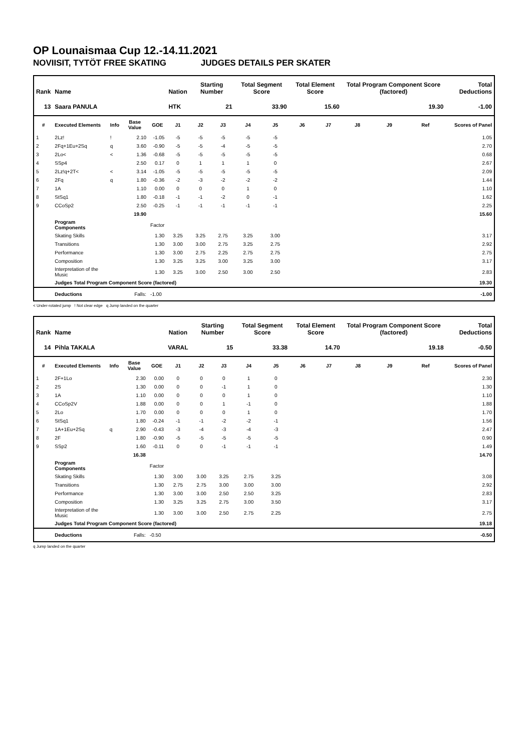OP Lounaismaa Cup 12.-14.11.2021
NOVIISIT, TYTÖT FREE SKATING JUDGES DETAILS PER SKATER
| Rank | Name | | | | Nation | Starting Number | | Total Segment Score | | Total Element Score | | Total Program Component Score (factored) | | | Total Deductions |
| --- | --- | --- | --- | --- | --- | --- | --- | --- | --- | --- | --- | --- | --- | --- | --- |
| 13 | Saara PANULA | | | | HTK | 21 | | 33.90 | | 15.60 | | 19.30 | | | -1.00 |
| # | Executed Elements | Info | Base Value | GOE | J1 | J2 | J3 | J4 | J5 | J6 | J7 | J8 | J9 | Ref | Scores of Panel |
| 1 | 2Lz! | ! | 2.10 | -1.05 | -5 | -5 | -5 | -5 | -5 | | | | | | 1.05 |
| 2 | 2Fq+1Eu+2Sq | q | 3.60 | -0.90 | -5 | -5 | -4 | -5 | -5 | | | | | | 2.70 |
| 3 | 2Lo< | < | 1.36 | -0.68 | -5 | -5 | -5 | -5 | -5 | | | | | | 0.68 |
| 4 | SSp4 | | 2.50 | 0.17 | 0 | 1 | 1 | 1 | 0 | | | | | | 2.67 |
| 5 | 2Lz!q+2T< | < | 3.14 | -1.05 | -5 | -5 | -5 | -5 | -5 | | | | | | 2.09 |
| 6 | 2Fq | q | 1.80 | -0.36 | -2 | -3 | -2 | -2 | -2 | | | | | | 1.44 |
| 7 | 1A | | 1.10 | 0.00 | 0 | 0 | 0 | 1 | 0 | | | | | | 1.10 |
| 8 | StSq1 | | 1.80 | -0.18 | -1 | -1 | -2 | 0 | -1 | | | | | | 1.62 |
| 9 | CCoSp2 | | 2.50 | -0.25 | -1 | -1 | -1 | -1 | -1 | | | | | | 2.25 |
| | | | 19.90 | | | | | | | | | | | | 15.60 |
| | Program Components | | | Factor | | | | | | | | | | | |
| | Skating Skills | | | 1.30 | 3.25 | 3.25 | 2.75 | 3.25 | 3.00 | | | | | | 3.17 |
| | Transitions | | | 1.30 | 3.00 | 3.00 | 2.75 | 3.25 | 2.75 | | | | | | 2.92 |
| | Performance | | | 1.30 | 3.00 | 2.75 | 2.25 | 2.75 | 2.75 | | | | | | 2.75 |
| | Composition | | | 1.30 | 3.25 | 3.25 | 3.00 | 3.25 | 3.00 | | | | | | 3.17 |
| | Interpretation of the Music | | | 1.30 | 3.25 | 3.00 | 2.50 | 3.00 | 2.50 | | | | | | 2.83 |
| | Judges Total Program Component Score (factored) | | | | | | | | | | | | | | 19.30 |
| | Deductions | | Falls: | -1.00 | | | | | | | | | | | -1.00 |
< Under-rotated jump ! Not clear edge q Jump landed on the quarter
| Rank | Name | | | | Nation | Starting Number | | Total Segment Score | | Total Element Score | | Total Program Component Score (factored) | | | Total Deductions |
| --- | --- | --- | --- | --- | --- | --- | --- | --- | --- | --- | --- | --- | --- | --- | --- |
| 14 | Pihla TAKALA | | | | VARAL | 15 | | 33.38 | | 14.70 | | 19.18 | | | -0.50 |
| # | Executed Elements | Info | Base Value | GOE | J1 | J2 | J3 | J4 | J5 | J6 | J7 | J8 | J9 | Ref | Scores of Panel |
| 1 | 2F+1Lo | | 2.30 | 0.00 | 0 | 0 | 0 | 1 | 0 | | | | | | 2.30 |
| 2 | 2S | | 1.30 | 0.00 | 0 | 0 | -1 | 1 | 0 | | | | | | 1.30 |
| 3 | 1A | | 1.10 | 0.00 | 0 | 0 | 0 | 1 | 0 | | | | | | 1.10 |
| 4 | CCoSp2V | | 1.88 | 0.00 | 0 | 0 | 1 | -1 | 0 | | | | | | 1.88 |
| 5 | 2Lo | | 1.70 | 0.00 | 0 | 0 | 0 | 1 | 0 | | | | | | 1.70 |
| 6 | StSq1 | | 1.80 | -0.24 | -1 | -1 | -2 | -2 | -1 | | | | | | 1.56 |
| 7 | 1A+1Eu+2Sq | q | 2.90 | -0.43 | -3 | -4 | -3 | -4 | -3 | | | | | | 2.47 |
| 8 | 2F | | 1.80 | -0.90 | -5 | -5 | -5 | -5 | -5 | | | | | | 0.90 |
| 9 | SSp2 | | 1.60 | -0.11 | 0 | 0 | -1 | -1 | -1 | | | | | | 1.49 |
| | | | 16.38 | | | | | | | | | | | | 14.70 |
| | Program Components | | | Factor | | | | | | | | | | | |
| | Skating Skills | | | 1.30 | 3.00 | 3.00 | 3.25 | 2.75 | 3.25 | | | | | | 3.08 |
| | Transitions | | | 1.30 | 2.75 | 2.75 | 3.00 | 3.00 | 3.00 | | | | | | 2.92 |
| | Performance | | | 1.30 | 3.00 | 3.00 | 2.50 | 2.50 | 3.25 | | | | | | 2.83 |
| | Composition | | | 1.30 | 3.25 | 3.25 | 2.75 | 3.00 | 3.50 | | | | | | 3.17 |
| | Interpretation of the Music | | | 1.30 | 3.00 | 3.00 | 2.50 | 2.75 | 2.25 | | | | | | 2.75 |
| | Judges Total Program Component Score (factored) | | | | | | | | | | | | | | 19.18 |
| | Deductions | | Falls: | -0.50 | | | | | | | | | | | -0.50 |
q Jump landed on the quarter